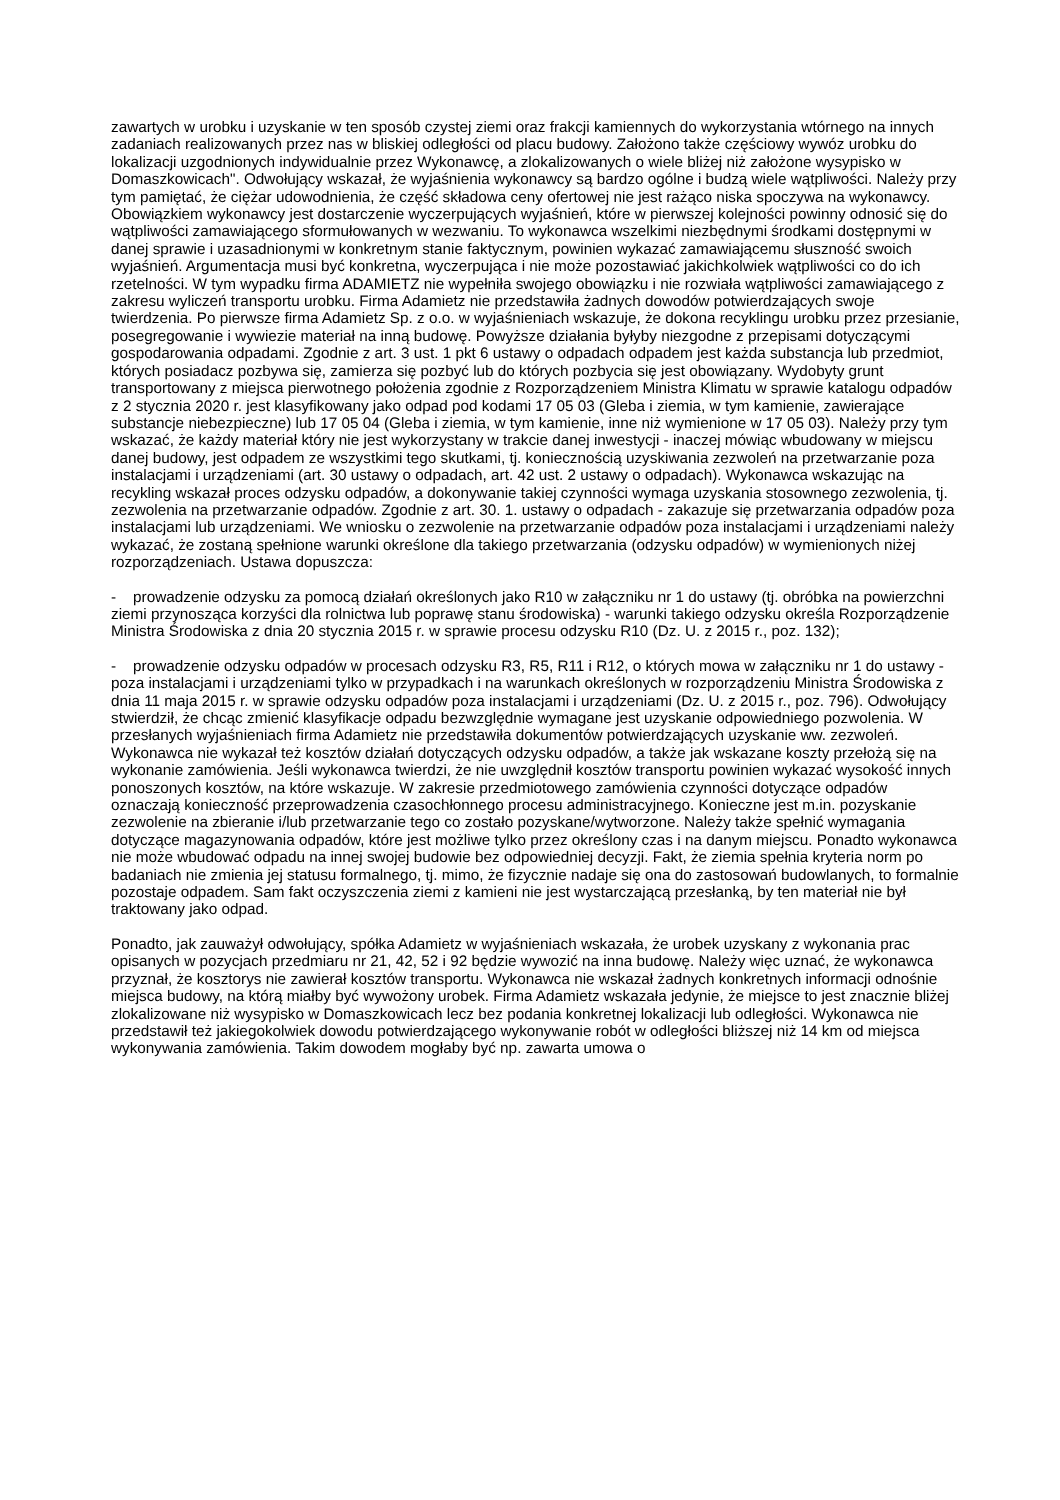zawartych w urobku i uzyskanie w ten sposób czystej ziemi oraz frakcji kamiennych do wykorzystania wtórnego na innych zadaniach realizowanych przez nas w bliskiej odległości od placu budowy. Założono także częściowy wywóz urobku do lokalizacji uzgodnionych indywidualnie przez Wykonawcę, a zlokalizowanych o wiele bliżej niż założone wysypisko w Domaszkowicach". Odwołujący wskazał, że wyjaśnienia wykonawcy są bardzo ogólne i budzą wiele wątpliwości. Należy przy tym pamiętać, że ciężar udowodnienia, że część składowa ceny ofertowej nie jest rażąco niska spoczywa na wykonawcy. Obowiązkiem wykonawcy jest dostarczenie wyczerpujących wyjaśnień, które w pierwszej kolejności powinny odnosić się do wątpliwości zamawiającego sformułowanych w wezwaniu. To wykonawca wszelkimi niezbędnymi środkami dostępnymi w danej sprawie i uzasadnionymi w konkretnym stanie faktycznym, powinien wykazać zamawiającemu słuszność swoich wyjaśnień. Argumentacja musi być konkretna, wyczerpująca i nie może pozostawiać jakichkolwiek wątpliwości co do ich rzetelności. W tym wypadku firma ADAMIETZ nie wypełniła swojego obowiązku i nie rozwiała wątpliwości zamawiającego z zakresu wyliczeń transportu urobku. Firma Adamietz nie przedstawiła żadnych dowodów potwierdzających swoje twierdzenia. Po pierwsze firma Adamietz Sp. z o.o. w wyjaśnieniach wskazuje, że dokona recyklingu urobku przez przesianie, posegregowanie i wywiezie materiał na inną budowę. Powyższe działania byłyby niezgodne z przepisami dotyczącymi gospodarowania odpadami. Zgodnie z art. 3 ust. 1 pkt 6 ustawy o odpadach odpadem jest każda substancja lub przedmiot, których posiadacz pozbywa się, zamierza się pozbyć lub do których pozbycia się jest obowiązany. Wydobyty grunt transportowany z miejsca pierwotnego położenia zgodnie z Rozporządzeniem Ministra Klimatu w sprawie katalogu odpadów z 2 stycznia 2020 r. jest klasyfikowany jako odpad pod kodami 17 05 03 (Gleba i ziemia, w tym kamienie, zawierające substancje niebezpieczne) lub 17 05 04 (Gleba i ziemia, w tym kamienie, inne niż wymienione w 17 05 03). Należy przy tym wskazać, że każdy materiał który nie jest wykorzystany w trakcie danej inwestycji - inaczej mówiąc wbudowany w miejscu danej budowy, jest odpadem ze wszystkimi tego skutkami, tj. koniecznością uzyskiwania zezwoleń na przetwarzanie poza instalacjami i urządzeniami (art. 30 ustawy o odpadach, art. 42 ust. 2 ustawy o odpadach). Wykonawca wskazując na recykling wskazał proces odzysku odpadów, a dokonywanie takiej czynności wymaga uzyskania stosownego zezwolenia, tj. zezwolenia na przetwarzanie odpadów. Zgodnie z art. 30. 1. ustawy o odpadach - zakazuje się przetwarzania odpadów poza instalacjami lub urządzeniami. We wniosku o zezwolenie na przetwarzanie odpadów poza instalacjami i urządzeniami należy wykazać, że zostaną spełnione warunki określone dla takiego przetwarzania (odzysku odpadów) w wymienionych niżej rozporządzeniach. Ustawa dopuszcza:
- prowadzenie odzysku za pomocą działań określonych jako R10 w załączniku nr 1 do ustawy (tj. obróbka na powierzchni ziemi przynosząca korzyści dla rolnictwa lub poprawę stanu środowiska) - warunki takiego odzysku określa Rozporządzenie Ministra Środowiska z dnia 20 stycznia 2015 r. w sprawie procesu odzysku R10 (Dz. U. z 2015 r., poz. 132);
- prowadzenie odzysku odpadów w procesach odzysku R3, R5, R11 i R12, o których mowa w załączniku nr 1 do ustawy - poza instalacjami i urządzeniami tylko w przypadkach i na warunkach określonych w rozporządzeniu Ministra Środowiska z dnia 11 maja 2015 r. w sprawie odzysku odpadów poza instalacjami i urządzeniami (Dz. U. z 2015 r., poz. 796). Odwołujący stwierdził, że chcąc zmienić klasyfikacje odpadu bezwzględnie wymagane jest uzyskanie odpowiedniego pozwolenia. W przesłanych wyjaśnieniach firma Adamietz nie przedstawiła dokumentów potwierdzających uzyskanie ww. zezwoleń. Wykonawca nie wykazał też kosztów działań dotyczących odzysku odpadów, a także jak wskazane koszty przełożą się na wykonanie zamówienia. Jeśli wykonawca twierdzi, że nie uwzględnił kosztów transportu powinien wykazać wysokość innych ponoszonych kosztów, na które wskazuje. W zakresie przedmiotowego zamówienia czynności dotyczące odpadów oznaczają konieczność przeprowadzenia czasochłonnego procesu administracyjnego. Konieczne jest m.in. pozyskanie zezwolenie na zbieranie i/lub przetwarzanie tego co zostało pozyskane/wytworzone. Należy także spełnić wymagania dotyczące magazynowania odpadów, które jest możliwe tylko przez określony czas i na danym miejscu. Ponadto wykonawca nie może wbudować odpadu na innej swojej budowie bez odpowiedniej decyzji. Fakt, że ziemia spełnia kryteria norm po badaniach nie zmienia jej statusu formalnego, tj. mimo, że fizycznie nadaje się ona do zastosowań budowlanych, to formalnie pozostaje odpadem. Sam fakt oczyszczenia ziemi z kamieni nie jest wystarczającą przesłanką, by ten materiał nie był traktowany jako odpad.
Ponadto, jak zauważył odwołujący, spółka Adamietz w wyjaśnieniach wskazała, że urobek uzyskany z wykonania prac opisanych w pozycjach przedmiaru nr 21, 42, 52 i 92 będzie wywozić na inna budowę. Należy więc uznać, że wykonawca przyznał, że kosztorys nie zawierał kosztów transportu. Wykonawca nie wskazał żadnych konkretnych informacji odnośnie miejsca budowy, na którą miałby być wywożony urobek. Firma Adamietz wskazała jedynie, że miejsce to jest znacznie bliżej zlokalizowane niż wysypisko w Domaszkowicach lecz bez podania konkretnej lokalizacji lub odległości. Wykonawca nie przedstawił też jakiegokolwiek dowodu potwierdzającego wykonywanie robót w odległości bliższej niż 14 km od miejsca wykonywania zamówienia. Takim dowodem mogłaby być np. zawarta umowa o